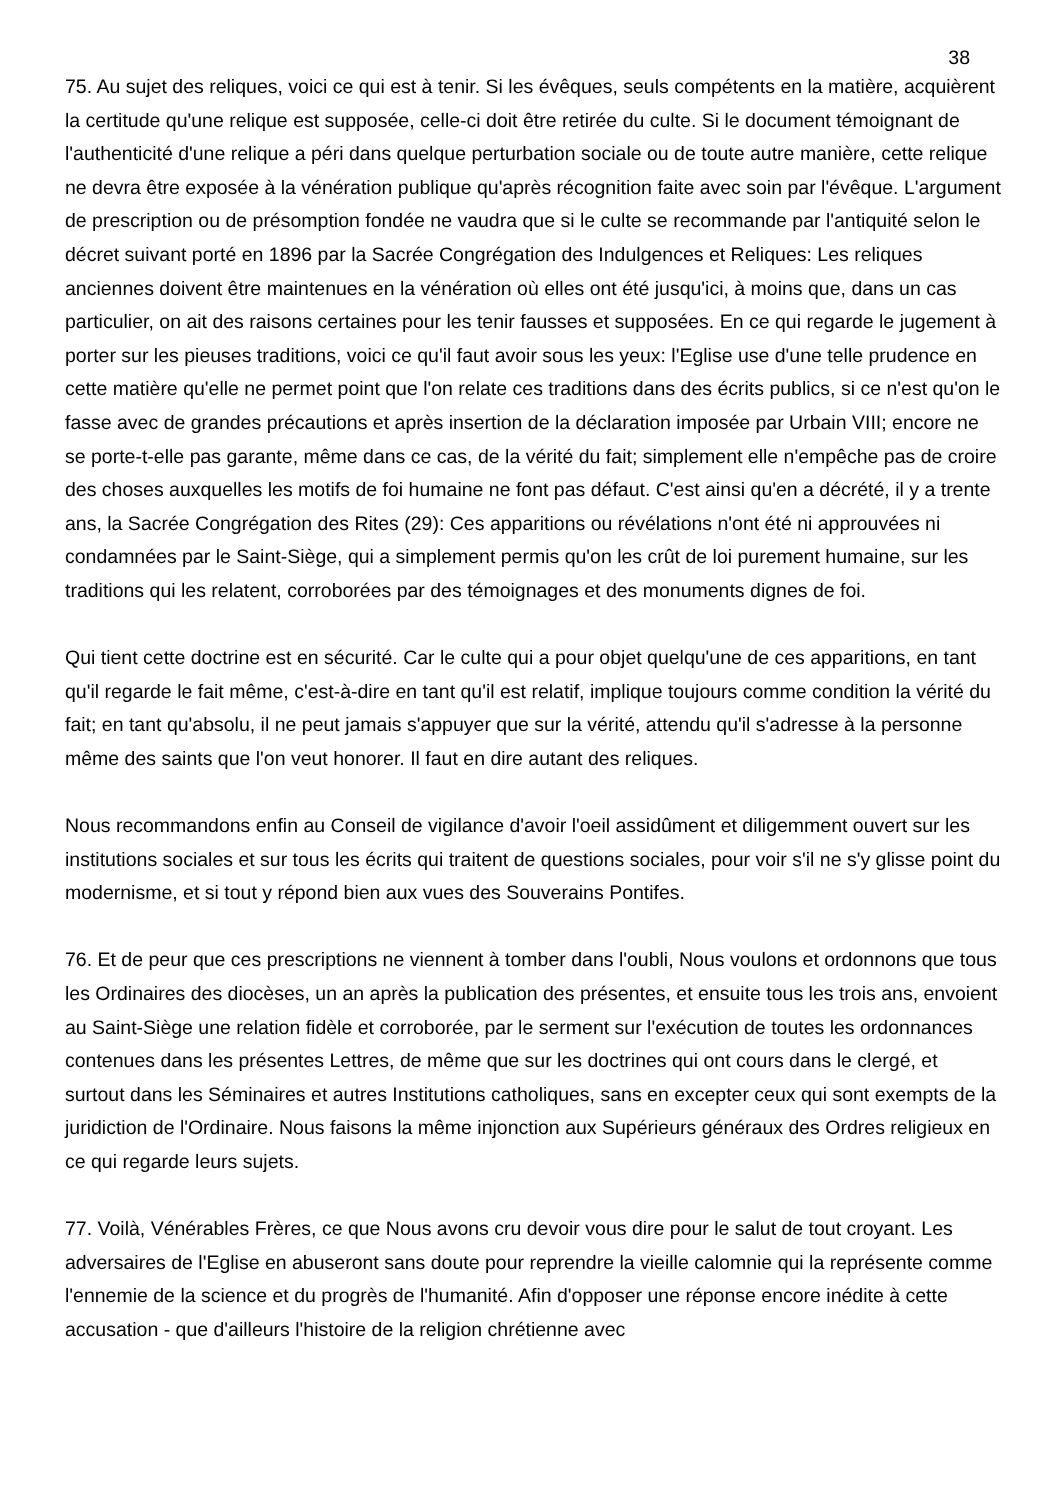38
75. Au sujet des reliques, voici ce qui est à tenir. Si les évêques, seuls compétents en la matière, acquièrent la certitude qu'une relique est supposée, celle-ci doit être retirée du culte. Si le document témoignant de l'authenticité d'une relique a péri dans quelque perturbation sociale ou de toute autre manière, cette relique ne devra être exposée à la vénération publique qu'après récognition faite avec soin par l'évêque. L'argument de prescription ou de présomption fondée ne vaudra que si le culte se recommande par l'antiquité selon le décret suivant porté en 1896 par la Sacrée Congrégation des Indulgences et Reliques: Les reliques anciennes doivent être maintenues en la vénération où elles ont été jusqu'ici, à moins que, dans un cas particulier, on ait des raisons certaines pour les tenir fausses et supposées. En ce qui regarde le jugement à porter sur les pieuses traditions, voici ce qu'il faut avoir sous les yeux: l'Eglise use d'une telle prudence en cette matière qu'elle ne permet point que l'on relate ces traditions dans des écrits publics, si ce n'est qu'on le fasse avec de grandes précautions et après insertion de la déclaration imposée par Urbain VIII; encore ne se porte-t-elle pas garante, même dans ce cas, de la vérité du fait; simplement elle n'empêche pas de croire des choses auxquelles les motifs de foi humaine ne font pas défaut. C'est ainsi qu'en a décrété, il y a trente ans, la Sacrée Congrégation des Rites (29): Ces apparitions ou révélations n'ont été ni approuvées ni condamnées par le Saint-Siège, qui a simplement permis qu'on les crût de loi purement humaine, sur les traditions qui les relatent, corroborées par des témoignages et des monuments dignes de foi.
Qui tient cette doctrine est en sécurité. Car le culte qui a pour objet quelqu'une de ces apparitions, en tant qu'il regarde le fait même, c'est-à-dire en tant qu'il est relatif, implique toujours comme condition la vérité du fait; en tant qu'absolu, il ne peut jamais s'appuyer que sur la vérité, attendu qu'il s'adresse à la personne même des saints que l'on veut honorer. Il faut en dire autant des reliques.
Nous recommandons enfin au Conseil de vigilance d'avoir l'oeil assidûment et diligemment ouvert sur les institutions sociales et sur tous les écrits qui traitent de questions sociales, pour voir s'il ne s'y glisse point du modernisme, et si tout y répond bien aux vues des Souverains Pontifes.
76. Et de peur que ces prescriptions ne viennent à tomber dans l'oubli, Nous voulons et ordonnons que tous les Ordinaires des diocèses, un an après la publication des présentes, et ensuite tous les trois ans, envoient au Saint-Siège une relation fidèle et corroborée, par le serment sur l'exécution de toutes les ordonnances contenues dans les présentes Lettres, de même que sur les doctrines qui ont cours dans le clergé, et surtout dans les Séminaires et autres Institutions catholiques, sans en excepter ceux qui sont exempts de la juridiction de l'Ordinaire. Nous faisons la même injonction aux Supérieurs généraux des Ordres religieux en ce qui regarde leurs sujets.
77. Voilà, Vénérables Frères, ce que Nous avons cru devoir vous dire pour le salut de tout croyant. Les adversaires de l'Eglise en abuseront sans doute pour reprendre la vieille calomnie qui la représente comme l'ennemie de la science et du progrès de l'humanité. Afin d'opposer une réponse encore inédite à cette accusation - que d'ailleurs l'histoire de la religion chrétienne avec